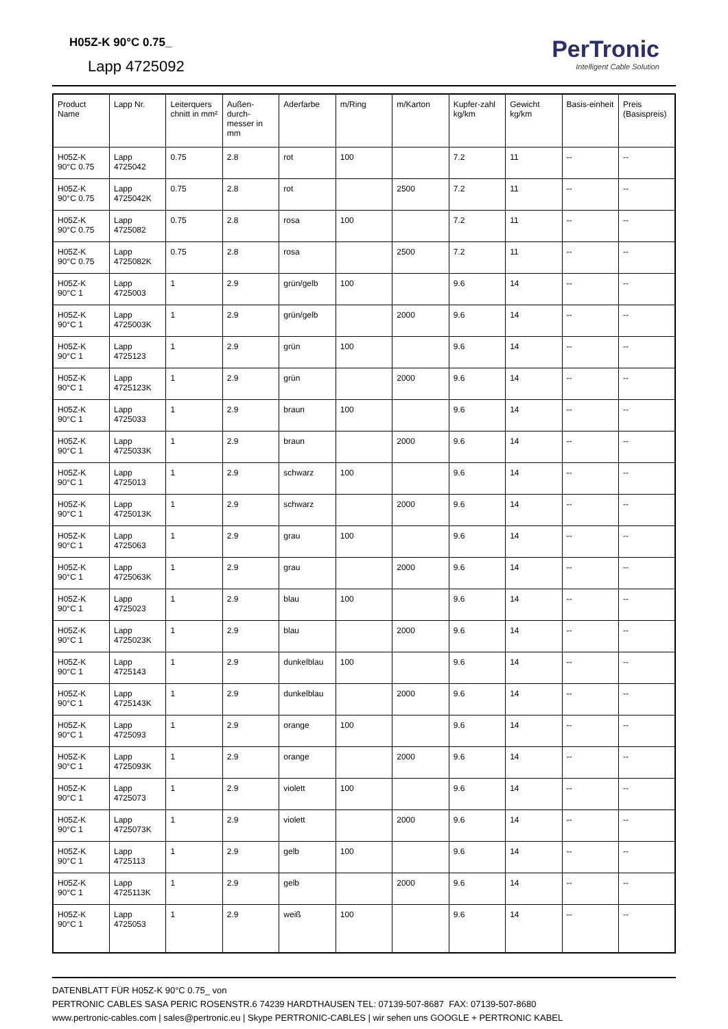H05Z-K 90°C 0.75_
Lapp 4725092
PerTronic
Intelligent Cable Solution
| Product Name | Lapp Nr. | Leiterquers chnitt in mm² | Außen-durch-messer in mm | Aderfarbe | m/Ring | m/Karton | Kupfer-zahl kg/km | Gewicht kg/km | Basis-einheit | Preis (Basispreis) |
| --- | --- | --- | --- | --- | --- | --- | --- | --- | --- | --- |
| H05Z-K 90°C 0.75 | Lapp 4725042 | 0.75 | 2.8 | rot | 100 | | 7.2 | 11 | -- | -- |
| H05Z-K 90°C 0.75 | Lapp 4725042K | 0.75 | 2.8 | rot | | 2500 | 7.2 | 11 | -- | -- |
| H05Z-K 90°C 0.75 | Lapp 4725082 | 0.75 | 2.8 | rosa | 100 | | 7.2 | 11 | -- | -- |
| H05Z-K 90°C 0.75 | Lapp 4725082K | 0.75 | 2.8 | rosa | | 2500 | 7.2 | 11 | -- | -- |
| H05Z-K 90°C 1 | Lapp 4725003 | 1 | 2.9 | grün/gelb | 100 | | 9.6 | 14 | -- | -- |
| H05Z-K 90°C 1 | Lapp 4725003K | 1 | 2.9 | grün/gelb | | 2000 | 9.6 | 14 | -- | -- |
| H05Z-K 90°C 1 | Lapp 4725123 | 1 | 2.9 | grün | 100 | | 9.6 | 14 | -- | -- |
| H05Z-K 90°C 1 | Lapp 4725123K | 1 | 2.9 | grün | | 2000 | 9.6 | 14 | -- | -- |
| H05Z-K 90°C 1 | Lapp 4725033 | 1 | 2.9 | braun | 100 | | 9.6 | 14 | -- | -- |
| H05Z-K 90°C 1 | Lapp 4725033K | 1 | 2.9 | braun | | 2000 | 9.6 | 14 | -- | -- |
| H05Z-K 90°C 1 | Lapp 4725013 | 1 | 2.9 | schwarz | 100 | | 9.6 | 14 | -- | -- |
| H05Z-K 90°C 1 | Lapp 4725013K | 1 | 2.9 | schwarz | | 2000 | 9.6 | 14 | -- | -- |
| H05Z-K 90°C 1 | Lapp 4725063 | 1 | 2.9 | grau | 100 | | 9.6 | 14 | -- | -- |
| H05Z-K 90°C 1 | Lapp 4725063K | 1 | 2.9 | grau | | 2000 | 9.6 | 14 | -- | -- |
| H05Z-K 90°C 1 | Lapp 4725023 | 1 | 2.9 | blau | 100 | | 9.6 | 14 | -- | -- |
| H05Z-K 90°C 1 | Lapp 4725023K | 1 | 2.9 | blau | | 2000 | 9.6 | 14 | -- | -- |
| H05Z-K 90°C 1 | Lapp 4725143 | 1 | 2.9 | dunkelblau | 100 | | 9.6 | 14 | -- | -- |
| H05Z-K 90°C 1 | Lapp 4725143K | 1 | 2.9 | dunkelblau | | 2000 | 9.6 | 14 | -- | -- |
| H05Z-K 90°C 1 | Lapp 4725093 | 1 | 2.9 | orange | 100 | | 9.6 | 14 | -- | -- |
| H05Z-K 90°C 1 | Lapp 4725093K | 1 | 2.9 | orange | | 2000 | 9.6 | 14 | -- | -- |
| H05Z-K 90°C 1 | Lapp 4725073 | 1 | 2.9 | violett | 100 | | 9.6 | 14 | -- | -- |
| H05Z-K 90°C 1 | Lapp 4725073K | 1 | 2.9 | violett | | 2000 | 9.6 | 14 | -- | -- |
| H05Z-K 90°C 1 | Lapp 4725113 | 1 | 2.9 | gelb | 100 | | 9.6 | 14 | -- | -- |
| H05Z-K 90°C 1 | Lapp 4725113K | 1 | 2.9 | gelb | | 2000 | 9.6 | 14 | -- | -- |
| H05Z-K 90°C 1 | Lapp 4725053 | 1 | 2.9 | weiß | 100 | | 9.6 | 14 | -- | -- |
DATENBLATT FÜR H05Z-K 90°C 0.75_ von
PERTRONIC CABLES SASA PERIC ROSENSTR.6 74239 HARDTHAUSEN TEL: 07139-507-8687 FAX: 07139-507-8680
www.pertronic-cables.com | sales@pertronic.eu | Skype PERTRONIC-CABLES | wir sehen uns GOOGLE + PERTRONIC KABEL